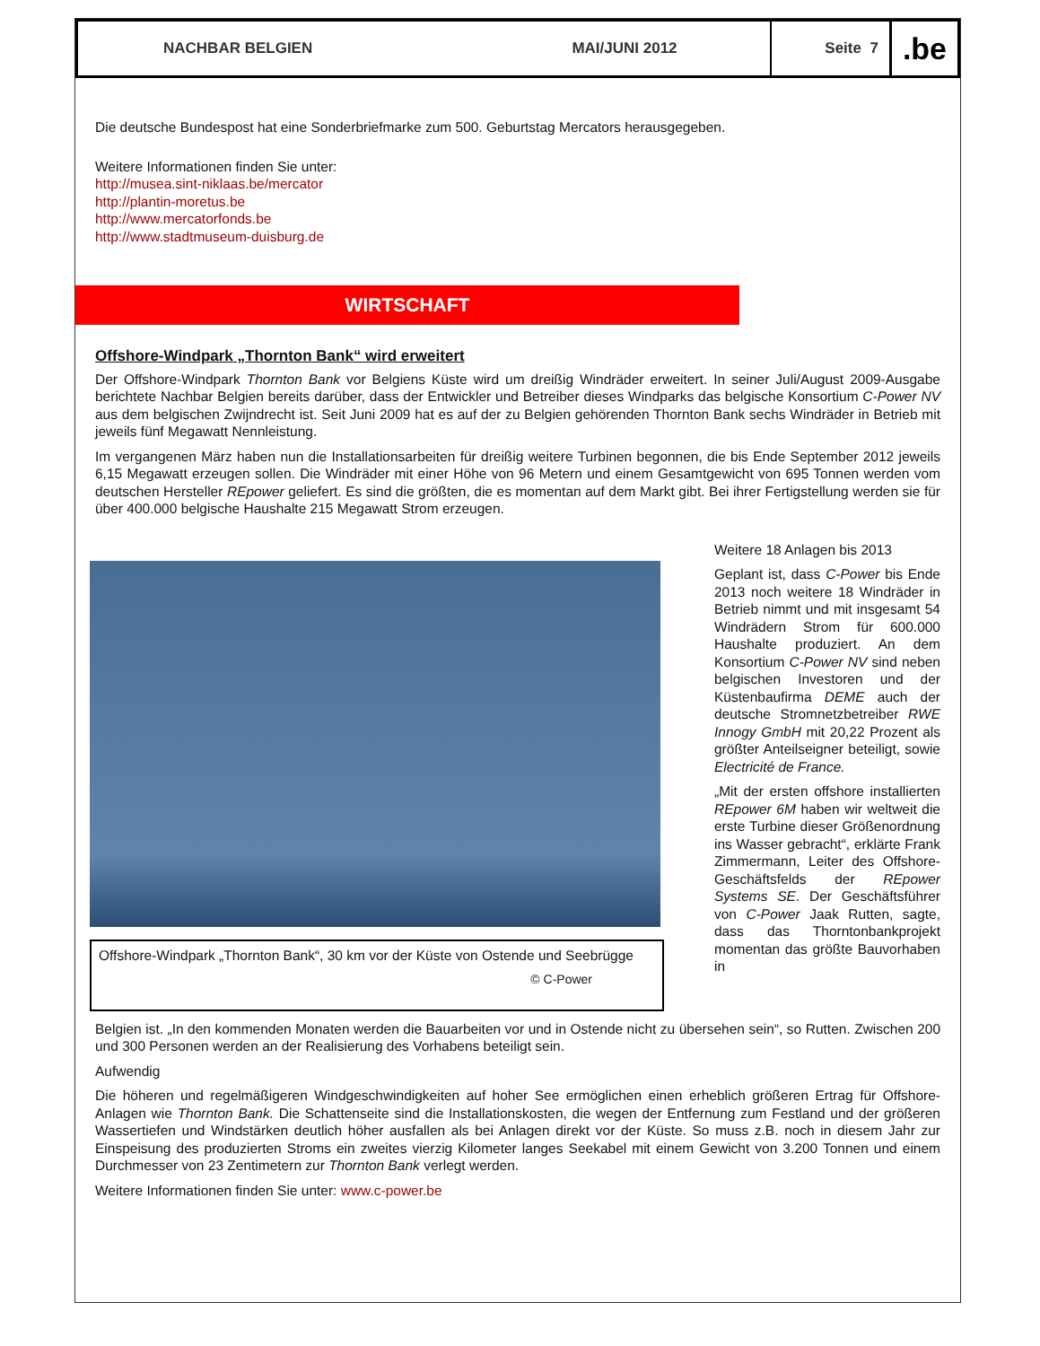NACHBAR BELGIEN MAI/JUNI 2012
Seite 7
.be
Die deutsche Bundespost hat eine Sonderbriefmarke zum 500. Geburtstag Mercators herausgegeben.
Weitere Informationen finden Sie unter:
http://musea.sint-niklaas.be/mercator
http://plantin-moretus.be
http://www.mercatorfonds.be
http://www.stadtmuseum-duisburg.de
WIRTSCHAFT
Offshore-Windpark „Thornton Bank“ wird erweitert
Der Offshore-Windpark Thornton Bank vor Belgiens Küste wird um dreißig Windräder erweitert. In seiner Juli/August 2009-Ausgabe berichtete Nachbar Belgien bereits darüber, dass der Entwickler und Betreiber dieses Windparks das belgische Konsortium C-Power NV aus dem belgischen Zwijndrecht ist. Seit Juni 2009 hat es auf der zu Belgien gehörenden Thornton Bank sechs Windräder in Betrieb mit jeweils fünf Megawatt Nennleistung.
Im vergangenen März haben nun die Installationsarbeiten für dreißig weitere Turbinen begonnen, die bis Ende September 2012 jeweils 6,15 Megawatt erzeugen sollen. Die Windräder mit einer Höhe von 96 Metern und einem Gesamtgewicht von 695 Tonnen werden vom deutschen Hersteller REpower geliefert. Es sind die größten, die es momentan auf dem Markt gibt. Bei ihrer Fertigstellung werden sie für über 400.000 belgische Haushalte 215 Megawatt Strom erzeugen.
Offshore-Windpark „Thornton Bank“, 30 km vor der Küste von Ostende und Seebrügge
© C-Power
Weitere 18 Anlagen bis 2013
Geplant ist, dass C-Power bis Ende 2013 noch weitere 18 Windräder in Betrieb nimmt und mit insgesamt 54 Windrädern Strom für 600.000 Haushalte produziert. An dem Konsortium C-Power NV sind neben belgischen Investoren und der Küstenbaufirma DEME auch der deutsche Stromnetzbetreiber RWE Innogy GmbH mit 20,22 Prozent als größter Anteilseigner beteiligt, sowie Electricité de France.
„Mit der ersten offshore installierten REpower 6M haben wir weltweit die erste Turbine dieser Größenordnung ins Wasser gebracht“, erklärte Frank Zimmermann, Leiter des Offshore-Geschäftsfelds der REpower Systems SE. Der Geschäftsführer von C-Power Jaak Rutten, sagte, dass das Thorntonbankprojekt momentan das größte Bauvorhaben in
Belgien ist. „In den kommenden Monaten werden die Bauarbeiten vor und in Ostende nicht zu übersehen sein“, so Rutten. Zwischen 200 und 300 Personen werden an der Realisierung des Vorhabens beteiligt sein.
Aufwendig
Die höheren und regelmäßigeren Windgeschwindigkeiten auf hoher See ermöglichen einen erheblich größeren Ertrag für Offshore-Anlagen wie Thornton Bank. Die Schattenseite sind die Installationskosten, die wegen der Entfernung zum Festland und der größeren Wassertiefen und Windstärken deutlich höher ausfallen als bei Anlagen direkt vor der Küste. So muss z.B. noch in diesem Jahr zur Einspeisung des produzierten Stroms ein zweites vierzig Kilometer langes Seekabel mit einem Gewicht von 3.200 Tonnen und einem Durchmesser von 23 Zentimetern zur Thornton Bank verlegt werden.
Weitere Informationen finden Sie unter: www.c-power.be